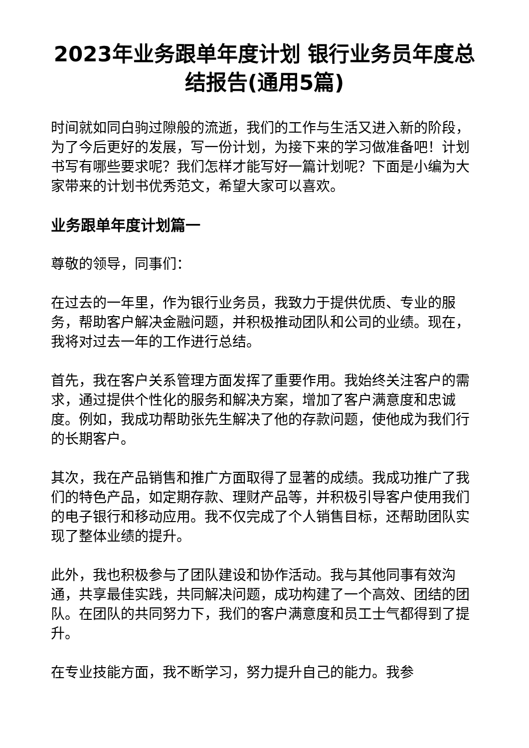2023年业务跟单年度计划 银行业务员年度总结报告(通用5篇)
时间就如同白驹过隙般的流逝，我们的工作与生活又进入新的阶段，为了今后更好的发展，写一份计划，为接下来的学习做准备吧！计划书写有哪些要求呢？我们怎样才能写好一篇计划呢？下面是小编为大家带来的计划书优秀范文，希望大家可以喜欢。
业务跟单年度计划篇一
尊敬的领导，同事们：
在过去的一年里，作为银行业务员，我致力于提供优质、专业的服务，帮助客户解决金融问题，并积极推动团队和公司的业绩。现在，我将对过去一年的工作进行总结。
首先，我在客户关系管理方面发挥了重要作用。我始终关注客户的需求，通过提供个性化的服务和解决方案，增加了客户满意度和忠诚度。例如，我成功帮助张先生解决了他的存款问题，使他成为我们行的长期客户。
其次，我在产品销售和推广方面取得了显著的成绩。我成功推广了我们的特色产品，如定期存款、理财产品等，并积极引导客户使用我们的电子银行和移动应用。我不仅完成了个人销售目标，还帮助团队实现了整体业绩的提升。
此外，我也积极参与了团队建设和协作活动。我与其他同事有效沟通，共享最佳实践，共同解决问题，成功构建了一个高效、团结的团队。在团队的共同努力下，我们的客户满意度和员工士气都得到了提升。
在专业技能方面，我不断学习，努力提升自己的能力。我参